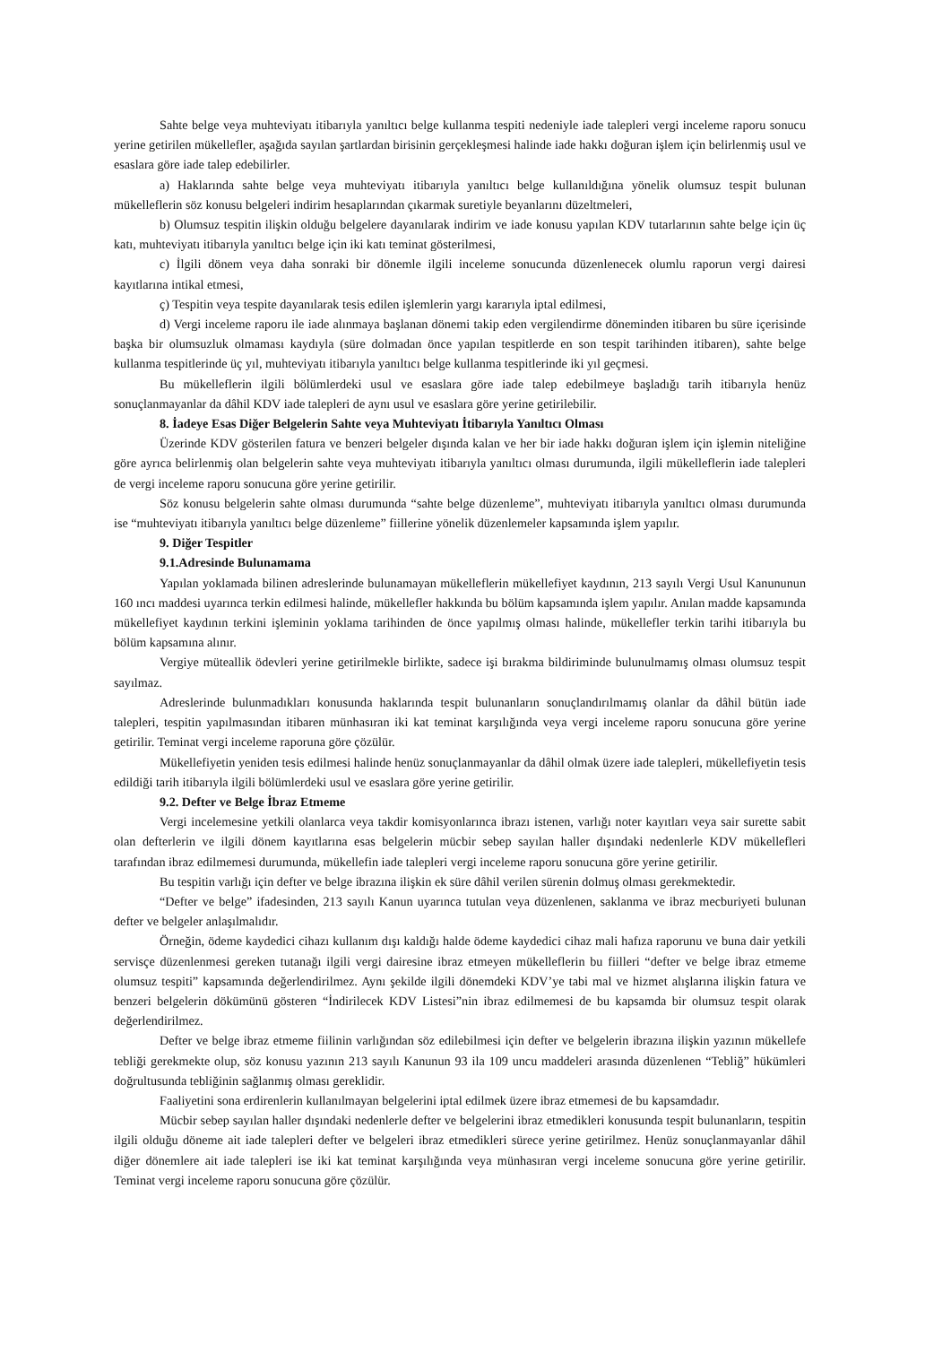Sahte belge veya muhteviyatı itibarıyla yanıltıcı belge kullanma tespiti nedeniyle iade talepleri vergi inceleme raporu sonucu yerine getirilen mükellefler, aşağıda sayılan şartlardan birisinin gerçekleşmesi halinde iade hakkı doğuran işlem için belirlenmiş usul ve esaslara göre iade talep edebilirler.
a) Haklarında sahte belge veya muhteviyatı itibarıyla yanıltıcı belge kullanıldığına yönelik olumsuz tespit bulunan mükelleflerin söz konusu belgeleri indirim hesaplarından çıkarmak suretiyle beyanlarını düzeltmeleri,
b) Olumsuz tespitin ilişkin olduğu belgelere dayanılarak indirim ve iade konusu yapılan KDV tutarlarının sahte belge için üç katı, muhteviyatı itibarıyla yanıltıcı belge için iki katı teminat gösterilmesi,
c) İlgili dönem veya daha sonraki bir dönemle ilgili inceleme sonucunda düzenlenecek olumlu raporun vergi dairesi kayıtlarına intikal etmesi,
ç) Tespitin veya tespite dayanılarak tesis edilen işlemlerin yargı kararıyla iptal edilmesi,
d) Vergi inceleme raporu ile iade alınmaya başlanan dönemi takip eden vergilendirme döneminden itibaren bu süre içerisinde başka bir olumsuzluk olmaması kaydıyla (süre dolmadan önce yapılan tespitlerde en son tespit tarihinden itibaren), sahte belge kullanma tespitlerinde üç yıl, muhteviyatı itibarıyla yanıltıcı belge kullanma tespitlerinde iki yıl geçmesi.
Bu mükelleflerin ilgili bölümlerdeki usul ve esaslara göre iade talep edebilmeye başladığı tarih itibarıyla henüz sonuçlanmayanlar da dâhil KDV iade talepleri de aynı usul ve esaslara göre yerine getirilebilir.
8. İadeye Esas Diğer Belgelerin Sahte veya Muhteviyatı İtibarıyla Yanıltıcı Olması
Üzerinde KDV gösterilen fatura ve benzeri belgeler dışında kalan ve her bir iade hakkı doğuran işlem için işlemin niteliğine göre ayrıca belirlenmiş olan belgelerin sahte veya muhteviyatı itibarıyla yanıltıcı olması durumunda, ilgili mükelleflerin iade talepleri de vergi inceleme raporu sonucuna göre yerine getirilir.
Söz konusu belgelerin sahte olması durumunda “sahte belge düzenleme”, muhteviyatı itibarıyla yanıltıcı olması durumunda ise “muhteviyatı itibarıyla yanıltıcı belge düzenleme” fiillerine yönelik düzenlemeler kapsamında işlem yapılır.
9. Diğer Tespitler
9.1.Adresinde Bulunamama
Yapılan yoklamada bilinen adreslerinde bulunamayan mükelleflerin mükellefiyet kaydının, 213 sayılı Vergi Usul Kanununun 160 ıncı maddesi uyarınca terkin edilmesi halinde, mükellefler hakkında bu bölüm kapsamında işlem yapılır. Anılan madde kapsamında mükellefiyet kaydının terkini işleminin yoklama tarihinden de önce yapılmış olması halinde, mükellefler terkin tarihi itibarıyla bu bölüm kapsamına alınır.
Vergiye müteallik ödevleri yerine getirilmekle birlikte, sadece işi bırakma bildiriminde bulunulmamış olması olumsuz tespit sayılmaz.
Adreslerinde bulunmadıkları konusunda haklarında tespit bulunanların sonuçlandırılmamış olanlar da dâhil bütün iade talepleri, tespitin yapılmasından itibaren münhasıran iki kat teminat karşılığında veya vergi inceleme raporu sonucuna göre yerine getirilir. Teminat vergi inceleme raporuna göre çözülür.
Mükellefiyetin yeniden tesis edilmesi halinde henüz sonuçlanmayanlar da dâhil olmak üzere iade talepleri, mükellefiyetin tesis edildiği tarih itibarıyla ilgili bölümlerdeki usul ve esaslara göre yerine getirilir.
9.2. Defter ve Belge İbraz Etmeme
Vergi incelemesine yetkili olanlarca veya takdir komisyonlarınca ibrazı istenen, varlığı noter kayıtları veya sair surette sabit olan defterlerin ve ilgili dönem kayıtlarına esas belgelerin mücbir sebep sayılan haller dışındaki nedenlerle KDV mükellefleri tarafından ibraz edilmemesi durumunda, mükellefin iade talepleri vergi inceleme raporu sonucuna göre yerine getirilir.
Bu tespitin varlığı için defter ve belge ibrazına ilişkin ek süre dâhil verilen sürenin dolmuş olması gerekmektedir.
“Defter ve belge” ifadesinden, 213 sayılı Kanun uyarınca tutulan veya düzenlenen, saklanma ve ibraz mecburiyeti bulunan defter ve belgeler anlaşılmalıdır.
Örneğin, ödeme kaydedici cihazı kullanım dışı kaldığı halde ödeme kaydedici cihaz mali hafıza raporunu ve buna dair yetkili servisçe düzenlenmesi gereken tutanağı ilgili vergi dairesine ibraz etmeyen mükelleflerin bu fiilleri “defter ve belge ibraz etmeme olumsuz tespiti” kapsamında değerlendirilmez. Aynı şekilde ilgili dönemdeki KDV’ye tabi mal ve hizmet alışlarına ilişkin fatura ve benzeri belgelerin dökümünü gösteren “İndirilecek KDV Listesi”nin ibraz edilmemesi de bu kapsamda bir olumsuz tespit olarak değerlendirilmez.
Defter ve belge ibraz etmeme fiilinin varlığından söz edilebilmesi için defter ve belgelerin ibrazına ilişkin yazının mükellefe tebliği gerekmekte olup, söz konusu yazının 213 sayılı Kanunun 93 ila 109 uncu maddeleri arasında düzenlenen “Tebliğ” hükümleri doğrultusunda tebliğinin sağlanmış olması gereklidir.
Faaliyetini sona erdirenlerin kullanılmayan belgelerini iptal edilmek üzere ibraz etmemesi de bu kapsamdadır.
Mücbir sebep sayılan haller dışındaki nedenlerle defter ve belgelerini ibraz etmedikleri konusunda tespit bulunanların, tespitin ilgili olduğu döneme ait iade talepleri defter ve belgeleri ibraz etmedikleri sürece yerine getirilmez. Henüz sonuçlanmayanlar dâhil diğer dönemlere ait iade talepleri ise iki kat teminat karşılığında veya münhasıran vergi inceleme sonucuna göre yerine getirilir. Teminat vergi inceleme raporu sonucuna göre çözülür.